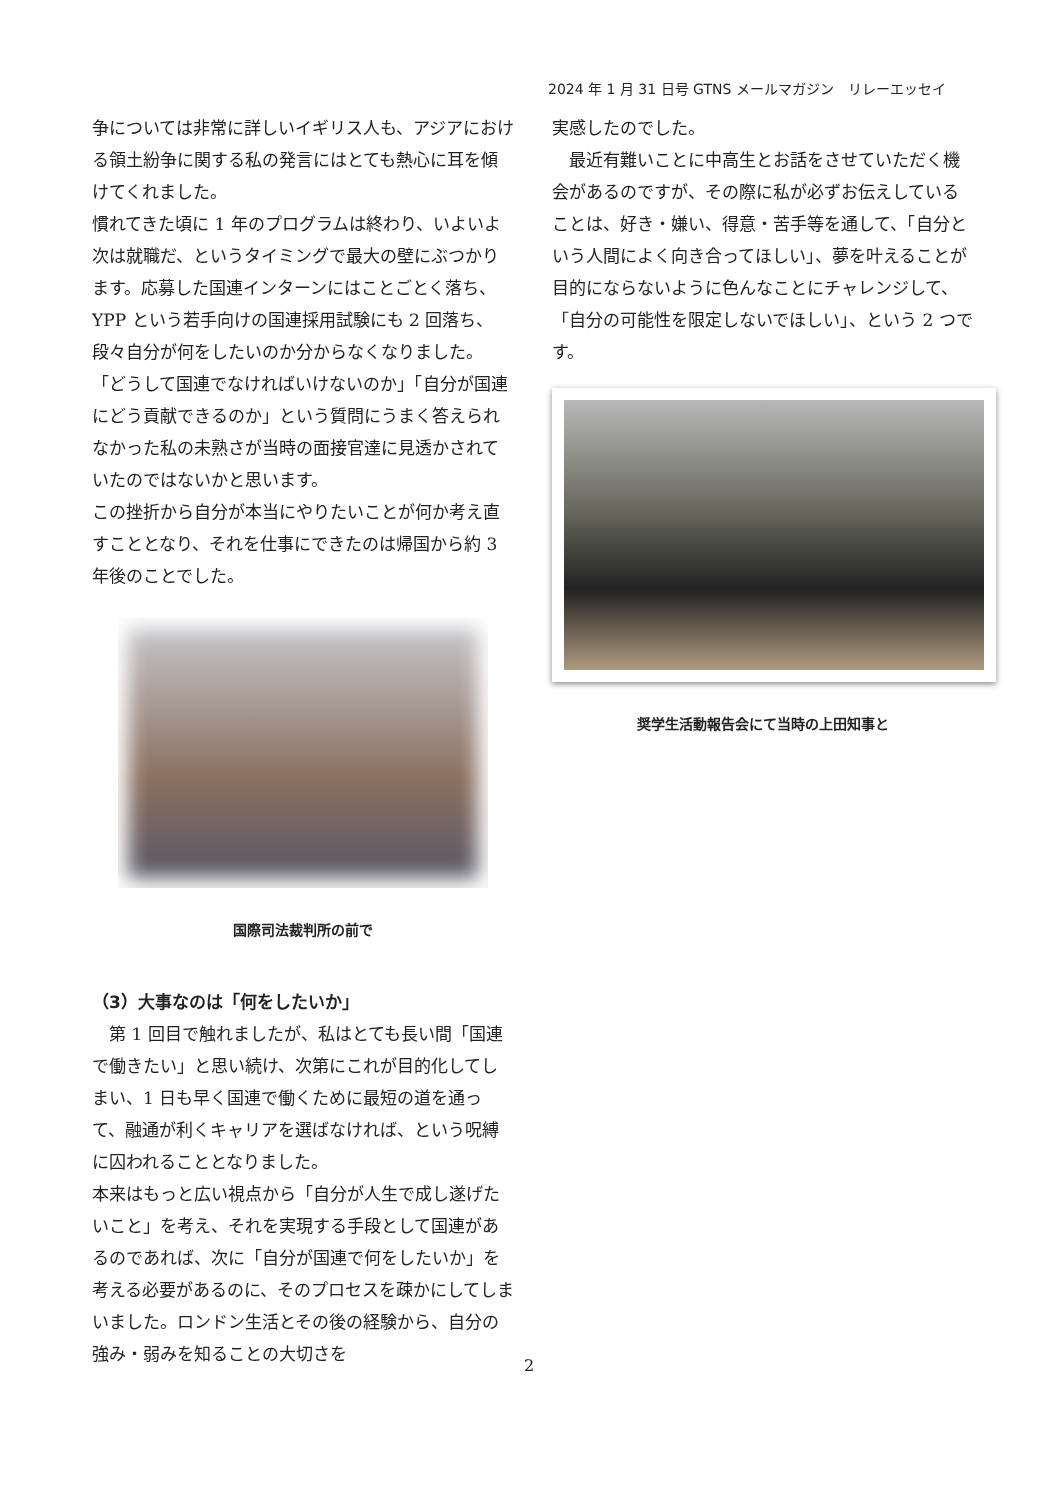2024 年 1 月 31 日号 GTNS メールマガジン　リレーエッセイ
争については非常に詳しいイギリス人も、アジアにおける領土紛争に関する私の発言にはとても熱心に耳を傾けてくれました。
慣れてきた頃に 1 年のプログラムは終わり、いよいよ次は就職だ、というタイミングで最大の壁にぶつかります。応募した国連インターンにはことごとく落ち、YPP という若手向けの国連採用試験にも 2 回落ち、段々自分が何をしたいのか分からなくなりました。
「どうして国連でなければいけないのか」「自分が国連にどう貢献できるのか」という質問にうまく答えられなかった私の未熟さが当時の面接官達に見透かされていたのではないかと思います。
この挫折から自分が本当にやりたいことが何か考え直すこととなり、それを仕事にできたのは帰国から約 3 年後のことでした。
国際司法裁判所の前で
（3）大事なのは「何をしたいか」
　第 1 回目で触れましたが、私はとても長い間「国連で働きたい」と思い続け、次第にこれが目的化してしまい、1 日も早く国連で働くために最短の道を通って、融通が利くキャリアを選ばなければ、という呪縛に囚われることとなりました。
本来はもっと広い視点から「自分が人生で成し遂げたいこと」を考え、それを実現する手段として国連があるのであれば、次に「自分が国連で何をしたいか」を考える必要があるのに、そのプロセスを疎かにしてしまいました。ロンドン生活とその後の経験から、自分の強み・弱みを知ることの大切さを
実感したのでした。
　最近有難いことに中高生とお話をさせていただく機会があるのですが、その際に私が必ずお伝えしていることは、好き・嫌い、得意・苦手等を通して、「自分という人間によく向き合ってほしい」、夢を叶えることが目的にならないように色んなことにチャレンジして、「自分の可能性を限定しないでほしい」、という 2 つです。
奨学生活動報告会にて当時の上田知事と
2